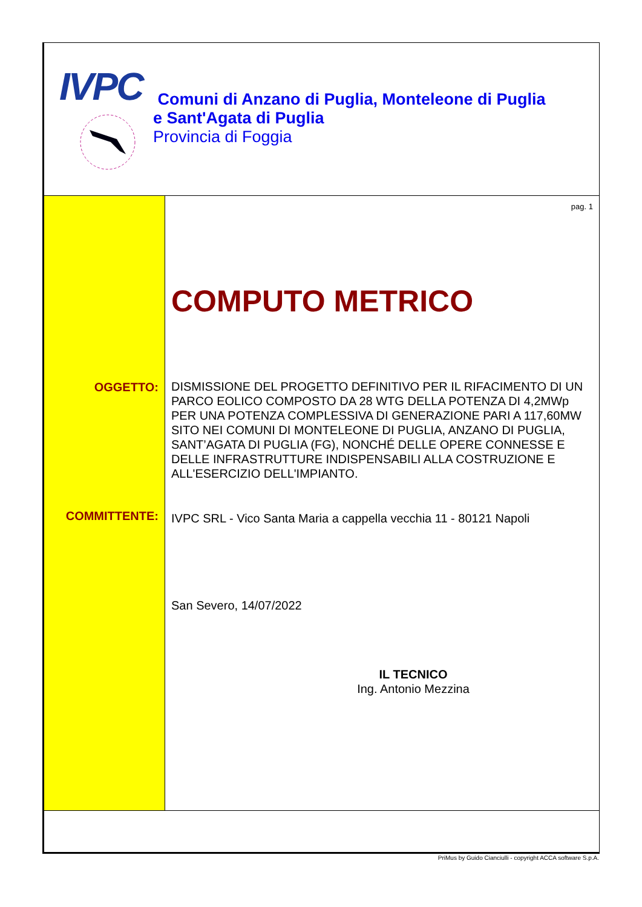IVPC
Comuni di Anzano di Puglia, Monteleone di Puglia
e Sant'Agata di Puglia
Provincia di Foggia
OGGETTO:
COMMITTENTE:
pag. 1
COMPUTO METRICO
DISMISSIONE DEL PROGETTO DEFINITIVO PER IL RIFACIMENTO DI UN PARCO EOLICO COMPOSTO DA 28 WTG DELLA POTENZA DI 4,2MWp PER UNA POTENZA COMPLESSIVA DI GENERAZIONE PARI A 117,60MW SITO NEI COMUNI DI MONTELEONE DI PUGLIA, ANZANO DI PUGLIA, SANT’AGATA DI PUGLIA (FG), NONCHÉ DELLE OPERE CONNESSE E DELLE INFRASTRUTTURE INDISPENSABILI ALLA COSTRUZIONE E ALL'ESERCIZIO DELL'IMPIANTO.
IVPC SRL - Vico Santa Maria a cappella vecchia 11 - 80121 Napoli
San Severo, 14/07/2022
IL TECNICO
Ing. Antonio Mezzina
PriMus by Guido Cianciulli - copyright ACCA software S.p.A.